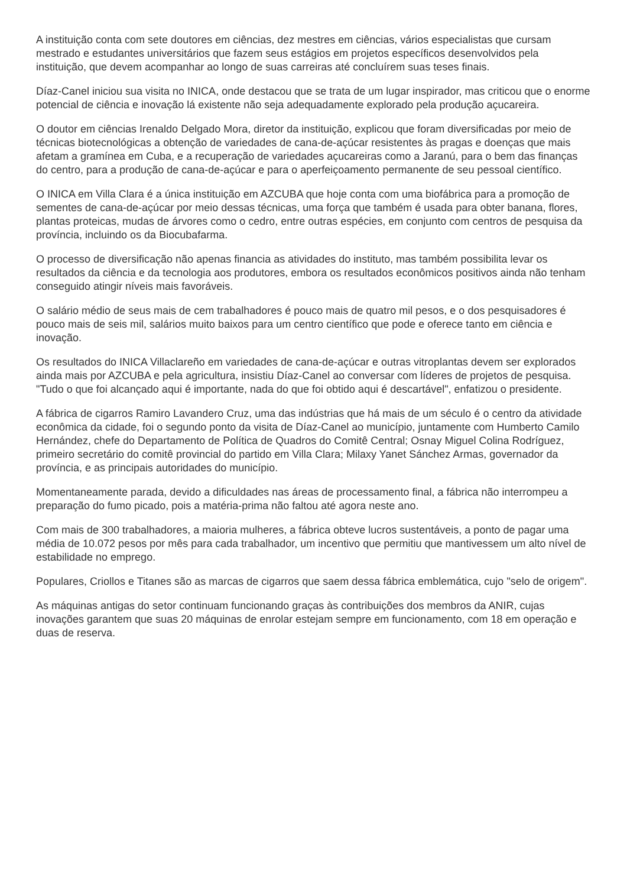A instituição conta com sete doutores em ciências, dez mestres em ciências, vários especialistas que cursam mestrado e estudantes universitários que fazem seus estágios em projetos específicos desenvolvidos pela instituição, que devem acompanhar ao longo de suas carreiras até concluírem suas teses finais.
Díaz-Canel iniciou sua visita no INICA, onde destacou que se trata de um lugar inspirador, mas criticou que o enorme potencial de ciência e inovação lá existente não seja adequadamente explorado pela produção açucareira.
O doutor em ciências Irenaldo Delgado Mora, diretor da instituição, explicou que foram diversificadas por meio de técnicas biotecnológicas a obtenção de variedades de cana-de-açúcar resistentes às pragas e doenças que mais afetam a gramínea em Cuba, e a recuperação de variedades açucareiras como a Jaranú, para o bem das finanças do centro, para a produção de cana-de-açúcar e para o aperfeiçoamento permanente de seu pessoal científico.
O INICA em Villa Clara é a única instituição em AZCUBA que hoje conta com uma biofábrica para a promoção de sementes de cana-de-açúcar por meio dessas técnicas, uma força que também é usada para obter banana, flores, plantas proteicas, mudas de árvores como o cedro, entre outras espécies, em conjunto com centros de pesquisa da província, incluindo os da Biocubafarma.
O processo de diversificação não apenas financia as atividades do instituto, mas também possibilita levar os resultados da ciência e da tecnologia aos produtores, embora os resultados econômicos positivos ainda não tenham conseguido atingir níveis mais favoráveis.
O salário médio de seus mais de cem trabalhadores é pouco mais de quatro mil pesos, e o dos pesquisadores é pouco mais de seis mil, salários muito baixos para um centro científico que pode e oferece tanto em ciência e inovação.
Os resultados do INICA Villaclareño em variedades de cana-de-açúcar e outras vitroplantas devem ser explorados ainda mais por AZCUBA e pela agricultura, insistiu Díaz-Canel ao conversar com líderes de projetos de pesquisa. "Tudo o que foi alcançado aqui é importante, nada do que foi obtido aqui é descartável", enfatizou o presidente.
A fábrica de cigarros Ramiro Lavandero Cruz, uma das indústrias que há mais de um século é o centro da atividade econômica da cidade, foi o segundo ponto da visita de Díaz-Canel ao município, juntamente com Humberto Camilo Hernández, chefe do Departamento de Política de Quadros do Comitê Central; Osnay Miguel Colina Rodríguez, primeiro secretário do comitê provincial do partido em Villa Clara; Milaxy Yanet Sánchez Armas, governador da província, e as principais autoridades do município.
Momentaneamente parada, devido a dificuldades nas áreas de processamento final, a fábrica não interrompeu a preparação do fumo picado, pois a matéria-prima não faltou até agora neste ano.
Com mais de 300 trabalhadores, a maioria mulheres, a fábrica obteve lucros sustentáveis, a ponto de pagar uma média de 10.072 pesos por mês para cada trabalhador, um incentivo que permitiu que mantivessem um alto nível de estabilidade no emprego.
Populares, Criollos e Titanes são as marcas de cigarros que saem dessa fábrica emblemática, cujo "selo de origem".
As máquinas antigas do setor continuam funcionando graças às contribuições dos membros da ANIR, cujas inovações garantem que suas 20 máquinas de enrolar estejam sempre em funcionamento, com 18 em operação e duas de reserva.